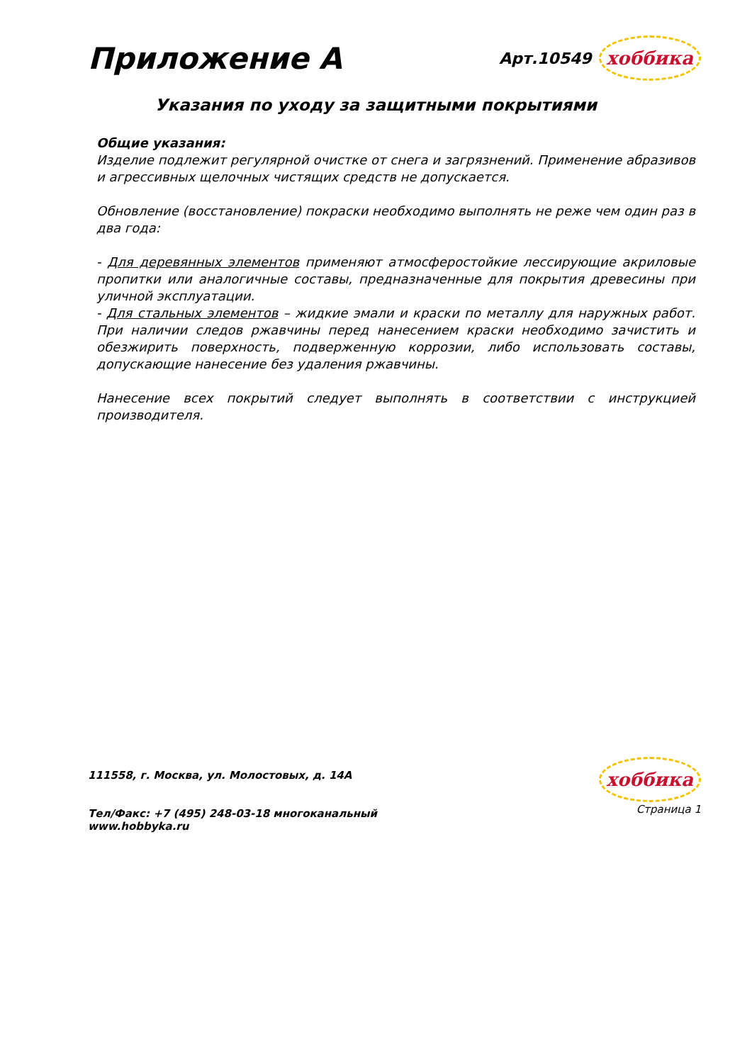Приложение А
Арт.10549 хоббика
Указания по уходу за защитными покрытиями
Общие указания:
Изделие подлежит регулярной очистке от снега и загрязнений. Применение абразивов и агрессивных щелочных чистящих средств не допускается.
Обновление (восстановление) покраски необходимо выполнять не реже чем один раз в два года:
- Для деревянных элементов применяют атмосферостойкие лессирующие акриловые пропитки или аналогичные составы, предназначенные для покрытия древесины при уличной эксплуатации.
- Для стальных элементов – жидкие эмали и краски по металлу для наружных работ. При наличии следов ржавчины перед нанесением краски необходимо зачистить и обезжирить поверхность, подверженную коррозии, либо использовать составы, допускающие нанесение без удаления ржавчины.
Нанесение всех покрытий следует выполнять в соответствии с инструкцией производителя.
111558, г. Москва, ул. Молостовых, д. 14А
Тел/Факс: +7 (495) 248-03-18 многоканальный
www.hobbyka.ru
хоббика
Страница 1